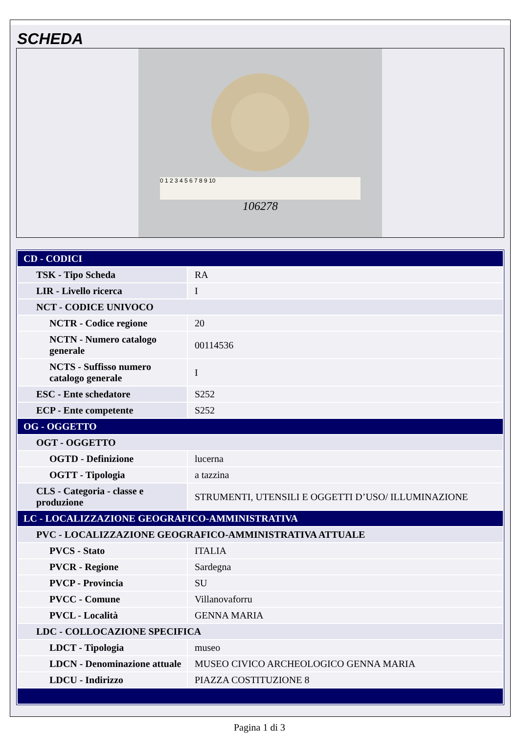SCHEDA
0 1 2 3 4 5 6 7 8 9 10
106278
| CD - CODICI | |
| TSK - Tipo Scheda | RA |
| LIR - Livello ricerca | I |
| NCT - CODICE UNIVOCO | |
| NCTR - Codice regione | 20 |
| NCTN - Numero catalogo generale | 00114536 |
| NCTS - Suffisso numero catalogo generale | I |
| ESC - Ente schedatore | S252 |
| ECP - Ente competente | S252 |
| OG - OGGETTO | |
| OGT - OGGETTO | |
| OGTD - Definizione | lucerna |
| OGTT - Tipologia | a tazzina |
| CLS - Categoria - classe e produzione | STRUMENTI, UTENSILI E OGGETTI D’USO/ ILLUMINAZIONE |
| LC - LOCALIZZAZIONE GEOGRAFICO-AMMINISTRATIVA | |
| PVC - LOCALIZZAZIONE GEOGRAFICO-AMMINISTRATIVA ATTUALE | |
| PVCS - Stato | ITALIA |
| PVCR - Regione | Sardegna |
| PVCP - Provincia | SU |
| PVCC - Comune | Villanovaforru |
| PVCL - Località | GENNA MARIA |
| LDC - COLLOCAZIONE SPECIFICA | |
| LDCT - Tipologia | museo |
| LDCN - Denominazione attuale | MUSEO CIVICO ARCHEOLOGICO GENNA MARIA |
| LDCU - Indirizzo | PIAZZA COSTITUZIONE 8 |
Pagina 1 di 3